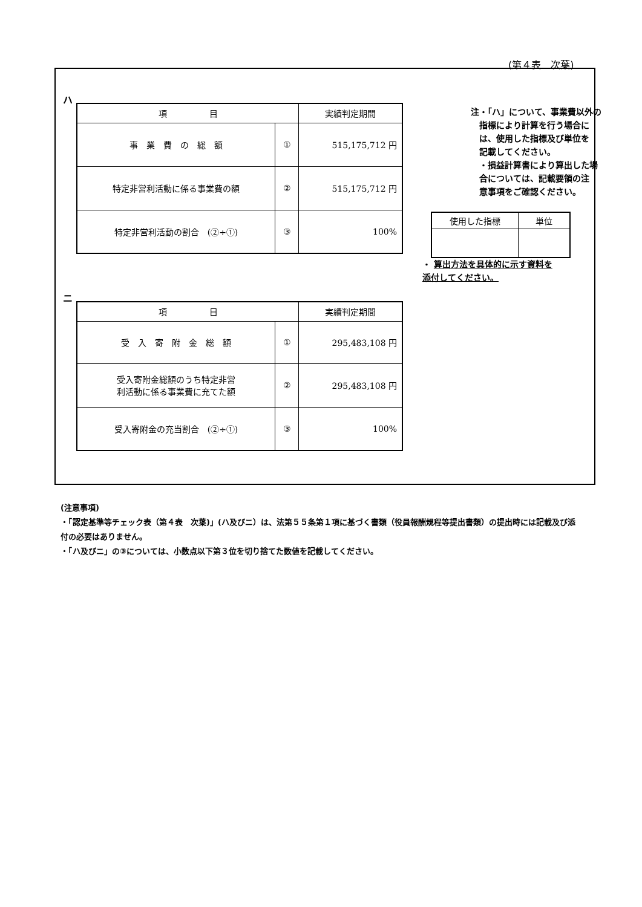(第４表　次葉)
ハ
| 項 目 | | 実績判定期間 |
| --- | --- | --- |
| 事 業 費 の 総 額 | ① | 515,175,712 円 |
| 特定非営利活動に係る事業費の額 | ② | 515,175,712 円 |
| 特定非営利活動の割合 (②÷①) | ③ | 100% |
注・「ハ」について、事業費以外の
　指標により計算を行う場合に
　は、使用した指標及び単位を
　記載してください。
　・損益計算書により算出した場
　合については、記載要領の注
　意事項をご確認ください。
| 使用した指標 | 単位 |
・ 算出方法を具体的に示す資料を
添付してください。
ニ
| 項 目 | | 実績判定期間 |
| --- | --- | --- |
| 受 入 寄 附 金 総 額 | ① | 295,483,108 円 |
| 受入寄附金総額のうち特定非営 利活動に係る事業費に充てた額 | ② | 295,483,108 円 |
| 受入寄附金の充当割合 (②÷①) | ③ | 100% |
(注意事項)
・「認定基準等チェック表（第４表　次葉)」(ハ及びニ）は、法第５５条第１項に基づく書類（役員報酬規程等提出書類）の提出時には記載及び添付の必要はありません。
・「ハ及びニ」の③については、小数点以下第３位を切り捨てた数値を記載してください。